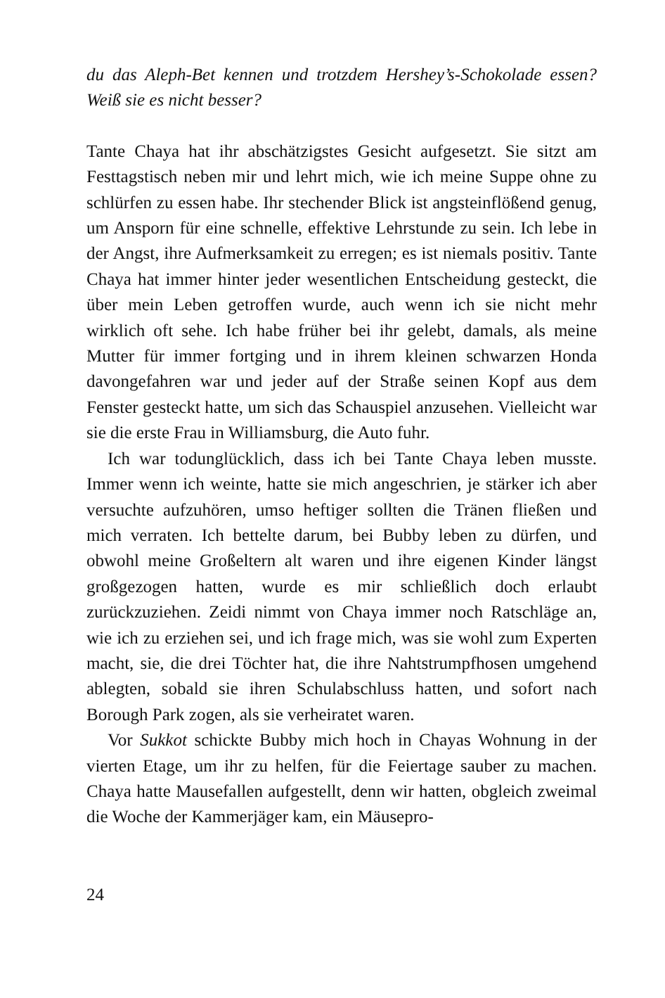du das Aleph-Bet kennen und trotzdem Hershey’s-Schokolade essen? Weiß sie es nicht besser?
Tante Chaya hat ihr abschätzigstes Gesicht aufgesetzt. Sie sitzt am Festtagstisch neben mir und lehrt mich, wie ich meine Suppe ohne zu schlürfen zu essen habe. Ihr stechender Blick ist angsteinflö­ßend genug, um Ansporn für eine schnelle, effektive Lehrstunde zu sein. Ich lebe in der Angst, ihre Aufmerksamkeit zu erregen; es ist niemals positiv. Tante Chaya hat immer hinter jeder wesent­lichen Entscheidung gesteckt, die über mein Leben getroffen wurde, auch wenn ich sie nicht mehr wirklich oft sehe. Ich habe früher bei ihr gelebt, damals, als meine Mutter für immer fortging und in ihrem kleinen schwarzen Honda davongefahren war und jeder auf der Straße seinen Kopf aus dem Fenster gesteckt hatte, um sich das Schauspiel anzusehen. Vielleicht war sie die erste Frau in Williamsburg, die Auto fuhr.
Ich war todunglücklich, dass ich bei Tante Chaya leben musste. Immer wenn ich weinte, hatte sie mich angeschrien, je stärker ich aber versuchte aufzuhören, umso heftiger sollten die Tränen flie­ßen und mich verraten. Ich bettelte darum, bei Bubby leben zu dürfen, und obwohl meine Großeltern alt waren und ihre eigenen Kinder längst großgezogen hatten, wurde es mir schließlich doch erlaubt zurückzuziehen. Zeidi nimmt von Chaya immer noch Ratschläge an, wie ich zu erziehen sei, und ich frage mich, was sie wohl zum Experten macht, sie, die drei Töchter hat, die ihre Nahtstrumpfhosen umgehend ablegten, sobald sie ihren Schulab­schluss hatten, und sofort nach Borough Park zogen, als sie ver­heiratet waren.
Vor Sukkot schickte Bubby mich hoch in Chayas Wohnung in der vierten Etage, um ihr zu helfen, für die Feiertage sauber zu machen. Chaya hatte Mausefallen aufgestellt, denn wir hatten, ob­gleich zweimal die Woche der Kammerjäger kam, ein Mäusepro-
24